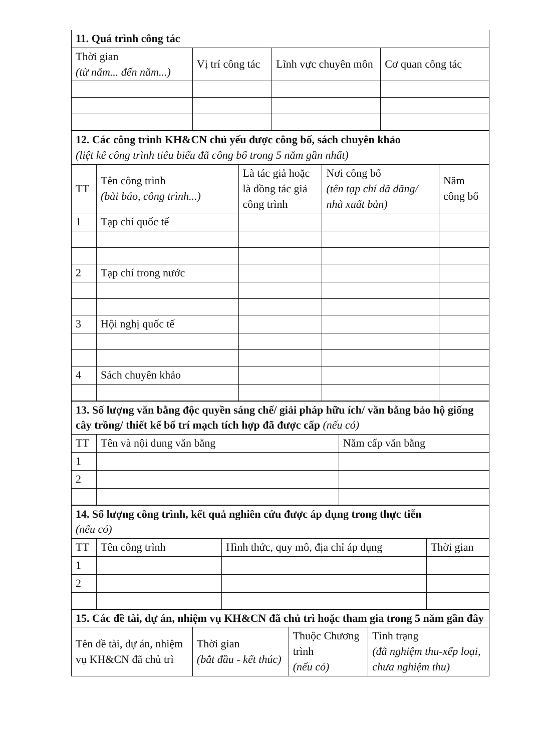| 11. Quá trình công tác | | | |
| Thời gian (từ năm... đến năm...) | Vị trí công tác | Lĩnh vực chuyên môn | Cơ quan công tác |
| 12. Các công trình KH&CN chủ yếu được công bố, sách chuyên khảo (liệt kê công trình tiêu biểu đã công bố trong 5 năm gần nhất) | | | | |
| TT | Tên công trình (bài báo, công trình...) | Là tác giả hoặc là đồng tác giả công trình | Nơi công bố (tên tạp chí đã đăng/ nhà xuất bản) | Năm công bố |
| 1 | Tạp chí quốc tế | | | |
| 2 | Tạp chí trong nước | | | |
| 3 | Hội nghị quốc tế | | | |
| 4 | Sách chuyên khảo | | | |
| 13. Số lượng văn bằng độc quyền sáng chế/ giải pháp hữu ích/ văn bằng bảo hộ giống cây trồng/ thiết kế bố trí mạch tích hợp đã được cấp (nếu có) | | |
| TT | Tên và nội dung văn bằng | Năm cấp văn bằng |
| 1 | | |
| 2 | | |
| 14. Số lượng công trình, kết quả nghiên cứu được áp dụng trong thực tiễn (nếu có) | | | |
| TT | Tên công trình | Hình thức, quy mô, địa chỉ áp dụng | Thời gian |
| 1 | | | |
| 2 | | | |
| 15. Các đề tài, dự án, nhiệm vụ KH&CN đã chủ trì hoặc tham gia trong 5 năm gần đây | | | |
| Tên đề tài, dự án, nhiệm vụ KH&CN đã chủ trì | Thời gian (bắt đầu - kết thúc) | Thuộc Chương trình (nếu có) | Tình trạng (đã nghiệm thu-xếp loại, chưa nghiệm thu) |